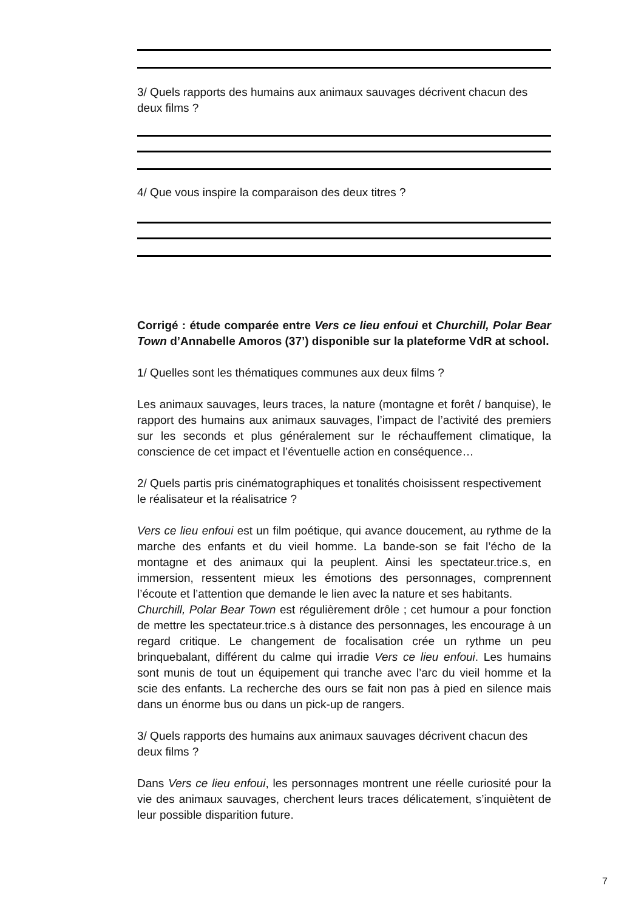3/ Quels rapports des humains aux animaux sauvages décrivent chacun des deux films ?
4/ Que vous inspire la comparaison des deux titres ?
Corrigé : étude comparée entre Vers ce lieu enfoui et Churchill, Polar Bear Town d’Annabelle Amoros (37’) disponible sur la plateforme VdR at school.
1/ Quelles sont les thématiques communes aux deux films ?
Les animaux sauvages, leurs traces, la nature (montagne et forêt / banquise), le rapport des humains aux animaux sauvages, l’impact de l’activité des premiers sur les seconds et plus généralement sur le réchauffement climatique, la conscience de cet impact et l’éventuelle action en conséquence…
2/ Quels partis pris cinématographiques et tonalités choisissent respectivement le réalisateur et la réalisatrice ?
Vers ce lieu enfoui est un film poétique, qui avance doucement, au rythme de la marche des enfants et du vieil homme. La bande-son se fait l’écho de la montagne et des animaux qui la peuplent. Ainsi les spectateur.trice.s, en immersion, ressentent mieux les émotions des personnages, comprennent l’écoute et l’attention que demande le lien avec la nature et ses habitants.
Churchill, Polar Bear Town est régulièrement drôle ; cet humour a pour fonction de mettre les spectateur.trice.s à distance des personnages, les encourage à un regard critique. Le changement de focalisation crée un rythme un peu brinquebalant, différent du calme qui irradie Vers ce lieu enfoui. Les humains sont munis de tout un équipement qui tranche avec l’arc du vieil homme et la scie des enfants. La recherche des ours se fait non pas à pied en silence mais dans un énorme bus ou dans un pick-up de rangers.
3/ Quels rapports des humains aux animaux sauvages décrivent chacun des deux films ?
Dans Vers ce lieu enfoui, les personnages montrent une réelle curiosité pour la vie des animaux sauvages, cherchent leurs traces délicatement, s’inquiètent de leur possible disparition future.
7